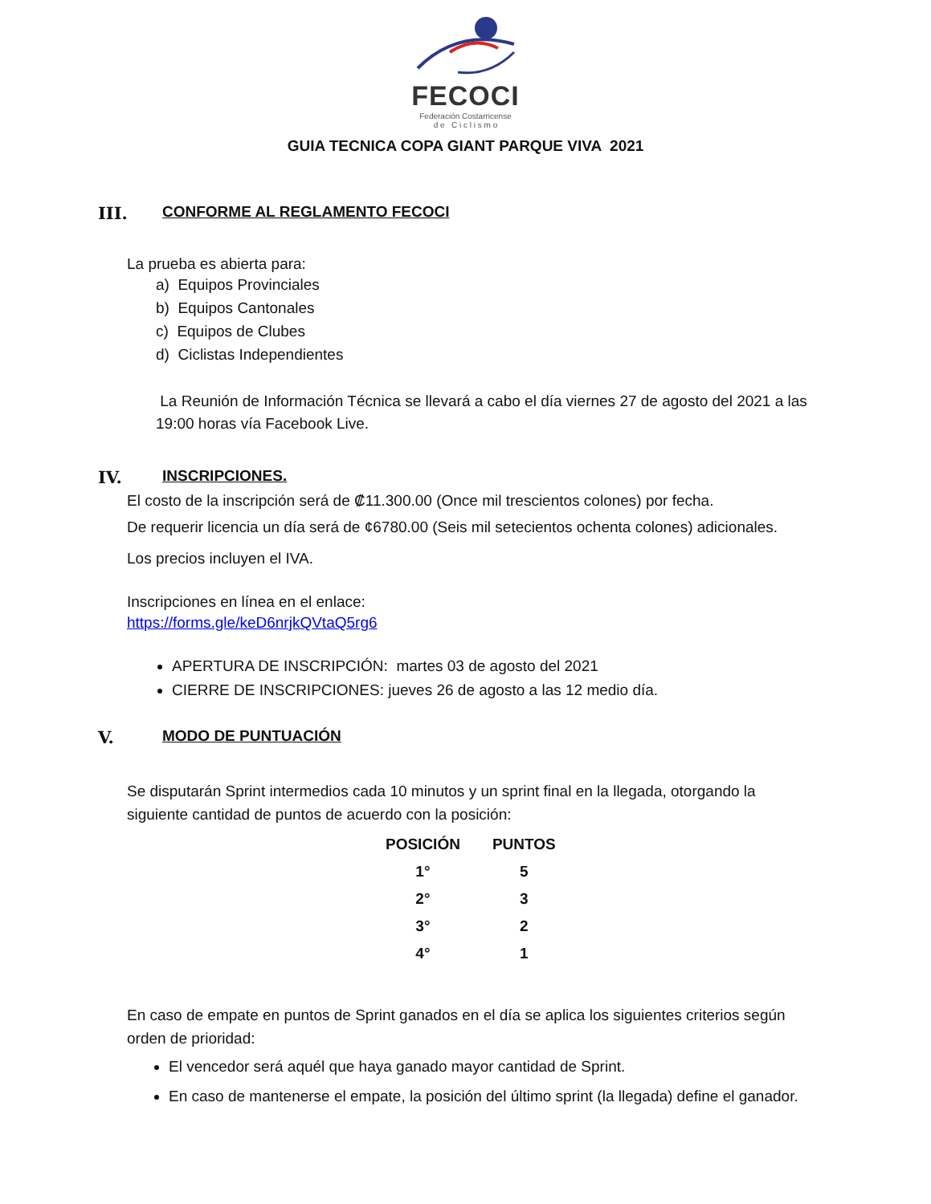FECOCI
Federación Costarricense
d e C i c l i s m o
GUIA TECNICA COPA GIANT PARQUE VIVA 2021
III. CONFORME AL REGLAMENTO FECOCI
La prueba es abierta para:
a) Equipos Provinciales
b) Equipos Cantonales
c) Equipos de Clubes
d) Ciclistas Independientes
La Reunión de Información Técnica se llevará a cabo el día viernes 27 de agosto del 2021 a las 19:00 horas vía Facebook Live.
IV. INSCRIPCIONES.
El costo de la inscripción será de ₡11.300.00 (Once mil trescientos colones) por fecha.
De requerir licencia un día será de ¢6780.00 (Seis mil setecientos ochenta colones) adicionales.
Los precios incluyen el IVA.
Inscripciones en línea en el enlace:
https://forms.gle/keD6nrjkQVtaQ5rg6
APERTURA DE INSCRIPCIÓN: martes 03 de agosto del 2021
CIERRE DE INSCRIPCIONES: jueves 26 de agosto a las 12 medio día.
V. MODO DE PUNTUACIÓN
Se disputarán Sprint intermedios cada 10 minutos y un sprint final en la llegada, otorgando la siguiente cantidad de puntos de acuerdo con la posición:
| POSICIÓN | PUNTOS |
| --- | --- |
| 1° | 5 |
| 2° | 3 |
| 3° | 2 |
| 4° | 1 |
En caso de empate en puntos de Sprint ganados en el día se aplica los siguientes criterios según orden de prioridad:
El vencedor será aquél que haya ganado mayor cantidad de Sprint.
En caso de mantenerse el empate, la posición del último sprint (la llegada) define el ganador.